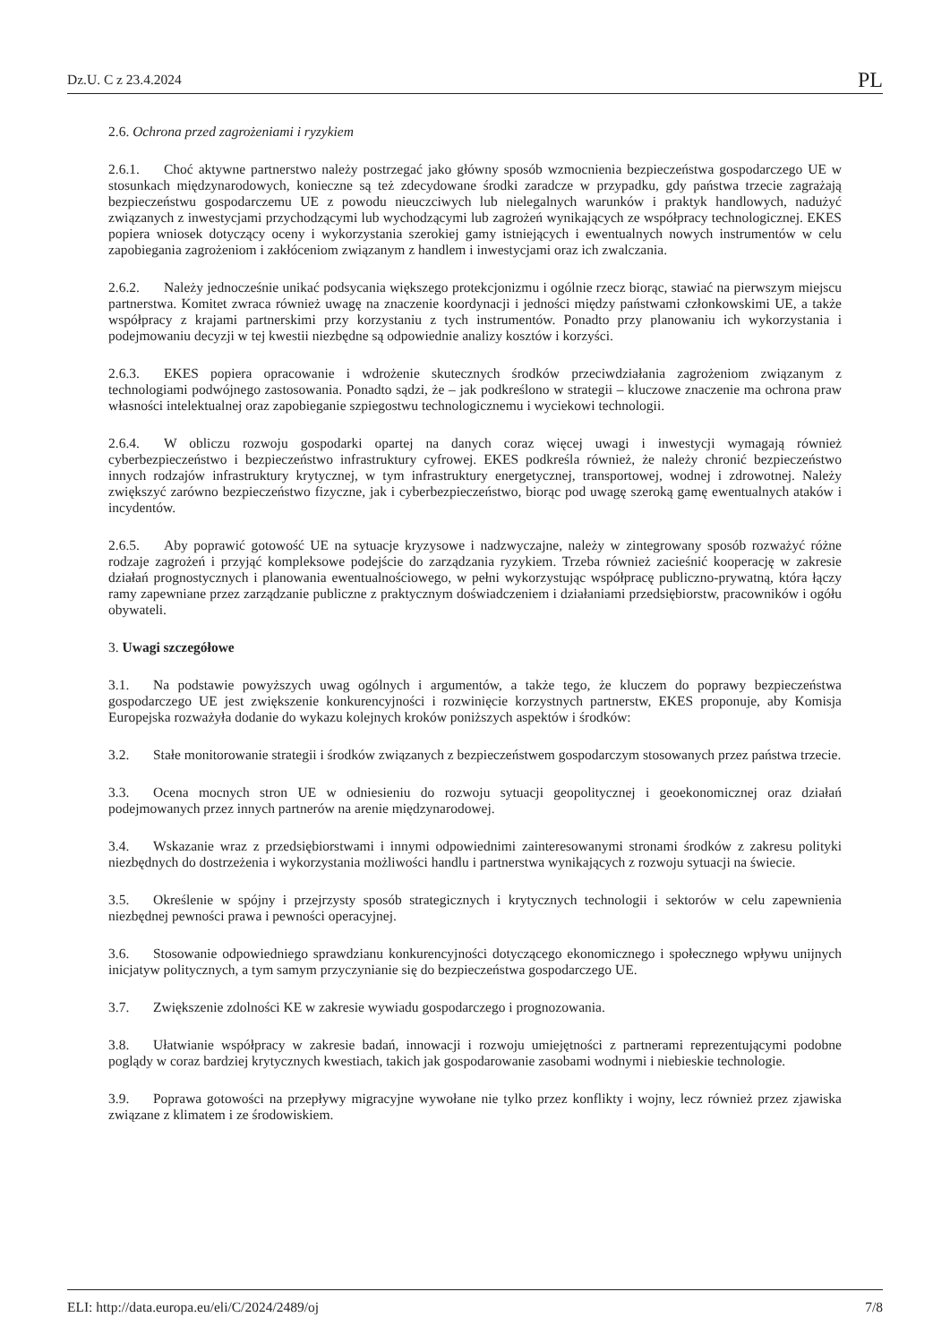Dz.U. C z 23.4.2024 PL
2.6. Ochrona przed zagrożeniami i ryzykiem
2.6.1. Choć aktywne partnerstwo należy postrzegać jako główny sposób wzmocnienia bezpieczeństwa gospodarczego UE w stosunkach międzynarodowych, konieczne są też zdecydowane środki zaradcze w przypadku, gdy państwa trzecie zagrażają bezpieczeństwu gospodarczemu UE z powodu nieuczciwych lub nielegalnych warunków i praktyk handlowych, nadużyć związanych z inwestycjami przychodzącymi lub wychodzącymi lub zagrożeń wynikających ze współpracy technologicznej. EKES popiera wniosek dotyczący oceny i wykorzystania szerokiej gamy istniejących i ewentualnych nowych instrumentów w celu zapobiegania zagrożeniom i zakłóceniom związanym z handlem i inwestycjami oraz ich zwalczania.
2.6.2. Należy jednocześnie unikać podsycania większego protekcjonizmu i ogólnie rzecz biorąc, stawiać na pierwszym miejscu partnerstwa. Komitet zwraca również uwagę na znaczenie koordynacji i jedności między państwami członkowskimi UE, a także współpracy z krajami partnerskimi przy korzystaniu z tych instrumentów. Ponadto przy planowaniu ich wykorzystania i podejmowaniu decyzji w tej kwestii niezbędne są odpowiednie analizy kosztów i korzyści.
2.6.3. EKES popiera opracowanie i wdrożenie skutecznych środków przeciwdziałania zagrożeniom związanym z technologiami podwójnego zastosowania. Ponadto sądzi, że – jak podkreślono w strategii – kluczowe znaczenie ma ochrona praw własności intelektualnej oraz zapobieganie szpiegostwu technologicznemu i wyciekowi technologii.
2.6.4. W obliczu rozwoju gospodarki opartej na danych coraz więcej uwagi i inwestycji wymagają również cyberbezpieczeństwo i bezpieczeństwo infrastruktury cyfrowej. EKES podkreśla również, że należy chronić bezpieczeństwo innych rodzajów infrastruktury krytycznej, w tym infrastruktury energetycznej, transportowej, wodnej i zdrowotnej. Należy zwiększyć zarówno bezpieczeństwo fizyczne, jak i cyberbezpieczeństwo, biorąc pod uwagę szeroką gamę ewentualnych ataków i incydentów.
2.6.5. Aby poprawić gotowość UE na sytuacje kryzysowe i nadzwyczajne, należy w zintegrowany sposób rozważyć różne rodzaje zagrożeń i przyjąć kompleksowe podejście do zarządzania ryzykiem. Trzeba również zacieśnić kooperację w zakresie działań prognostycznych i planowania ewentualnościowego, w pełni wykorzystując współpracę publiczno-prywatną, która łączy ramy zapewniane przez zarządzanie publiczne z praktycznym doświadczeniem i działaniami przedsiębiorstw, pracowników i ogółu obywateli.
3. Uwagi szczegółowe
3.1. Na podstawie powyższych uwag ogólnych i argumentów, a także tego, że kluczem do poprawy bezpieczeństwa gospodarczego UE jest zwiększenie konkurencyjności i rozwinięcie korzystnych partnerstw, EKES proponuje, aby Komisja Europejska rozważyła dodanie do wykazu kolejnych kroków poniższych aspektów i środków:
3.2. Stałe monitorowanie strategii i środków związanych z bezpieczeństwem gospodarczym stosowanych przez państwa trzecie.
3.3. Ocena mocnych stron UE w odniesieniu do rozwoju sytuacji geopolitycznej i geoekonomicznej oraz działań podejmowanych przez innych partnerów na arenie międzynarodowej.
3.4. Wskazanie wraz z przedsiębiorstwami i innymi odpowiednimi zainteresowanymi stronami środków z zakresu polityki niezbędnych do dostrzeżenia i wykorzystania możliwości handlu i partnerstwa wynikających z rozwoju sytuacji na świecie.
3.5. Określenie w spójny i przejrzysty sposób strategicznych i krytycznych technologii i sektorów w celu zapewnienia niezbędnej pewności prawa i pewności operacyjnej.
3.6. Stosowanie odpowiedniego sprawdzianu konkurencyjności dotyczącego ekonomicznego i społecznego wpływu unijnych inicjatyw politycznych, a tym samym przyczynianie się do bezpieczeństwa gospodarczego UE.
3.7. Zwiększenie zdolności KE w zakresie wywiadu gospodarczego i prognozowania.
3.8. Ułatwianie współpracy w zakresie badań, innowacji i rozwoju umiejętności z partnerami reprezentującymi podobne poglądy w coraz bardziej krytycznych kwestiach, takich jak gospodarowanie zasobami wodnymi i niebieskie technologie.
3.9. Poprawa gotowości na przepływy migracyjne wywołane nie tylko przez konflikty i wojny, lecz również przez zjawiska związane z klimatem i ze środowiskiem.
ELI: http://data.europa.eu/eli/C/2024/2489/oj 7/8